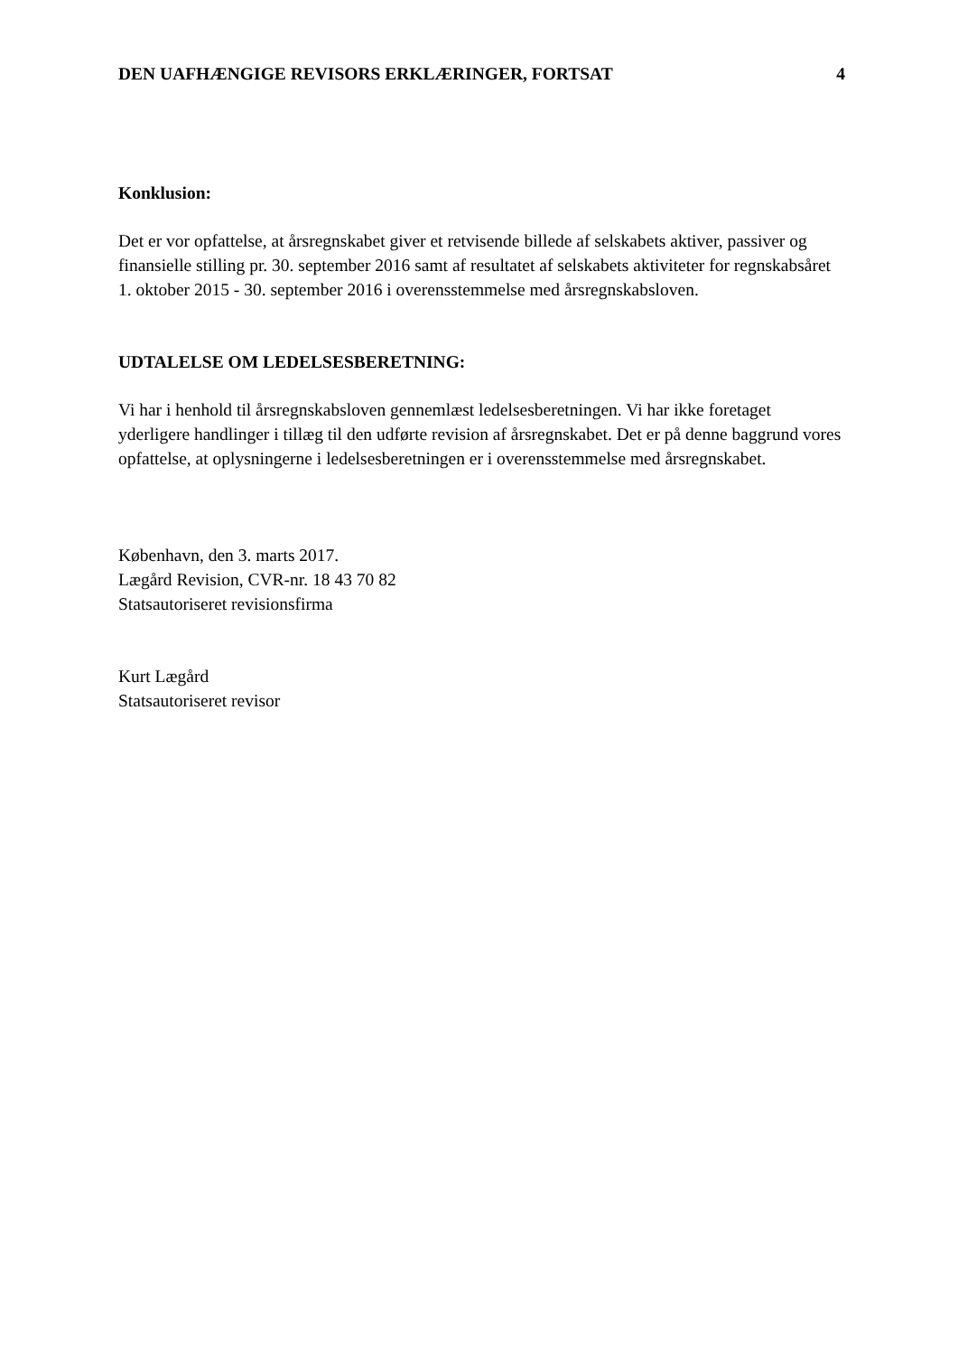DEN UAFHÆNGIGE REVISORS ERKLÆRINGER, FORTSAT 4
Konklusion:
Det er vor opfattelse, at årsregnskabet giver et retvisende billede af selskabets aktiver, passiver og finansielle stilling pr. 30. september 2016 samt af resultatet af selskabets aktiviteter for regnskabsåret 1. oktober 2015 - 30. september 2016 i overensstemmelse med årsregnskabsloven.
UDTALELSE OM LEDELSESBERETNING:
Vi har i henhold til årsregnskabsloven gennemlæst ledelsesberetningen. Vi har ikke foretaget yderligere handlinger i tillæg til den udførte revision af årsregnskabet. Det er på denne baggrund vores opfattelse, at oplysningerne i ledelsesberetningen er i overensstemmelse med årsregnskabet.
København, den 3. marts 2017.
Lægård Revision, CVR-nr. 18 43 70 82
Statsautoriseret revisionsfirma
Kurt Lægård
Statsautoriseret revisor